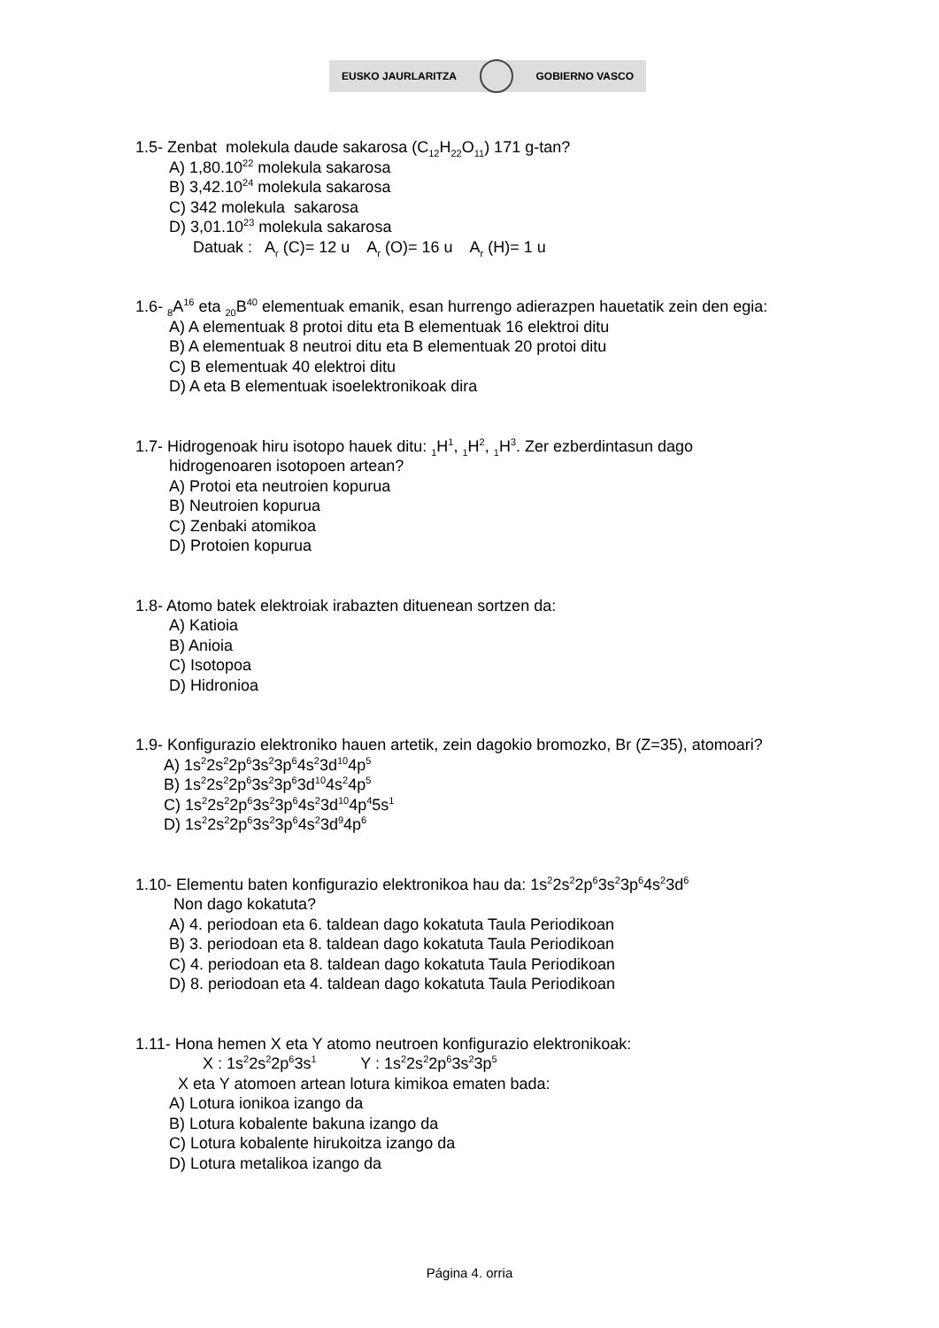EUSKO JAURLARITZA GOBIERNO VASCO
1.5- Zenbat molekula daude sakarosa (C<sub>12</sub>H<sub>22</sub>O<sub>11</sub>) 171 g-tan?
A) 1,80.10<sup>22</sup> molekula sakarosa
B) 3,42.10<sup>24</sup> molekula sakarosa
C) 342 molekula sakarosa
D) 3,01.10<sup>23</sup> molekula sakarosa
Datuak : A<sub>r</sub> (C)= 12 u A<sub>r</sub> (O)= 16 u A<sub>r</sub> (H)= 1 u
1.6- <sub>8</sub>A<sup>16</sup> eta <sub>20</sub>B<sup>40</sup> elementuak emanik, esan hurrengo adierazpen hauetatik zein den egia:
A) A elementuak 8 protoi ditu eta B elementuak 16 elektroi ditu
B) A elementuak 8 neutroi ditu eta B elementuak 20 protoi ditu
C) B elementuak 40 elektroi ditu
D) A eta B elementuak isoelektronikoak dira
1.7- Hidrogenoak hiru isotopo hauek ditu: <sub>1</sub>H<sup>1</sup>, <sub>1</sub>H<sup>2</sup>, <sub>1</sub>H<sup>3</sup>. Zer ezberdintasun dago
hidrogenoaren isotopoen artean?
A) Protoi eta neutroien kopurua
B) Neutroien kopurua
C) Zenbaki atomikoa
D) Protoien kopurua
1.8- Atomo batek elektroiak irabazten dituenean sortzen da:
A) Katioia
B) Anioia
C) Isotopoa
D) Hidronioa
1.9- Konfigurazio elektroniko hauen artetik, zein dagokio bromozko, Br (Z=35), atomoari?
A) 1s<sup>2</sup>2s<sup>2</sup>2p<sup>6</sup>3s<sup>2</sup>3p<sup>6</sup>4s<sup>2</sup>3d<sup>10</sup>4p<sup>5</sup>
B) 1s<sup>2</sup>2s<sup>2</sup>2p<sup>6</sup>3s<sup>2</sup>3p<sup>6</sup>3d<sup>10</sup>4s<sup>2</sup>4p<sup>5</sup>
C) 1s<sup>2</sup>2s<sup>2</sup>2p<sup>6</sup>3s<sup>2</sup>3p<sup>6</sup>4s<sup>2</sup>3d<sup>10</sup>4p<sup>4</sup>5s<sup>1</sup>
D) 1s<sup>2</sup>2s<sup>2</sup>2p<sup>6</sup>3s<sup>2</sup>3p<sup>6</sup>4s<sup>2</sup>3d<sup>9</sup>4p<sup>6</sup>
1.10- Elementu baten konfigurazio elektronikoa hau da: 1s<sup>2</sup>2s<sup>2</sup>2p<sup>6</sup>3s<sup>2</sup>3p<sup>6</sup>4s<sup>2</sup>3d<sup>6</sup>
Non dago kokatuta?
A) 4. periodoan eta 6. taldean dago kokatuta Taula Periodikoan
B) 3. periodoan eta 8. taldean dago kokatuta Taula Periodikoan
C) 4. periodoan eta 8. taldean dago kokatuta Taula Periodikoan
D) 8. periodoan eta 4. taldean dago kokatuta Taula Periodikoan
1.11- Hona hemen X eta Y atomo neutroen konfigurazio elektronikoak:
X : 1s<sup>2</sup>2s<sup>2</sup>2p<sup>6</sup>3s<sup>1</sup> Y : 1s<sup>2</sup>2s<sup>2</sup>2p<sup>6</sup>3s<sup>2</sup>3p<sup>5</sup>
X eta Y atomoen artean lotura kimikoa ematen bada:
A) Lotura ionikoa izango da
B) Lotura kobalente bakuna izango da
C) Lotura kobalente hirukoitza izango da
D) Lotura metalikoa izango da
Página 4. orria